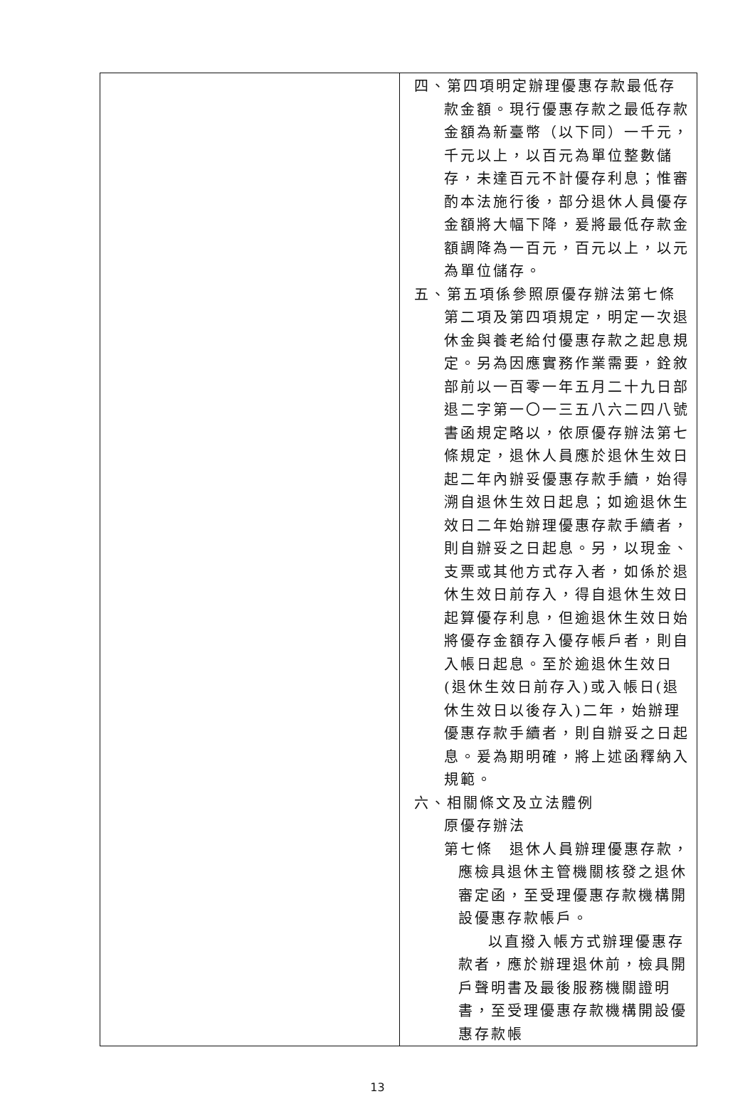| | 四、第四項明定辦理優惠存款最低存款金額。現行優惠存款之最低存款金額為新臺幣（以下同）一千元，千元以上，以百元為單位整數儲存，未達百元不計優存利息；惟審酌本法施行後，部分退休人員優存金額將大幅下降，爰將最低存款金額調降為一百元，百元以上，以元為單位儲存。 五、第五項係參照原優存辦法第七條第二項及第四項規定，明定一次退休金與養老給付優惠存款之起息規定。另為因應實務作業需要，銓敘部前以一百零一年五月二十九日部退二字第一〇一三五八六二四八號書函規定略以，依原優存辦法第七條規定，退休人員應於退休生效日起二年內辦妥優惠存款手續，始得溯自退休生效日起息；如逾退休生效日二年始辦理優惠存款手續者，則自辦妥之日起息。另，以現金、支票或其他方式存入者，如係於退休生效日前存入，得自退休生效日起算優存利息，但逾退休生效日始將優存金額存入優存帳戶者，則自入帳日起息。至於逾退休生效日(退休生效日前存入)或入帳日(退休生效日以後存入)二年，始辦理優惠存款手續者，則自辦妥之日起息。爰為期明確，將上述函釋納入規範。 六、相關條文及立法體例 原優存辦法 第七條 退休人員辦理優惠存款，應檢具退休主管機關核發之退休審定函，至受理優惠存款機構開設優惠存款帳戶。 以直撥入帳方式辦理優惠存款者，應於辦理退休前，檢具開戶聲明書及最後服務機關證明書，至受理優惠存款機構開設優惠存款帳 |
13